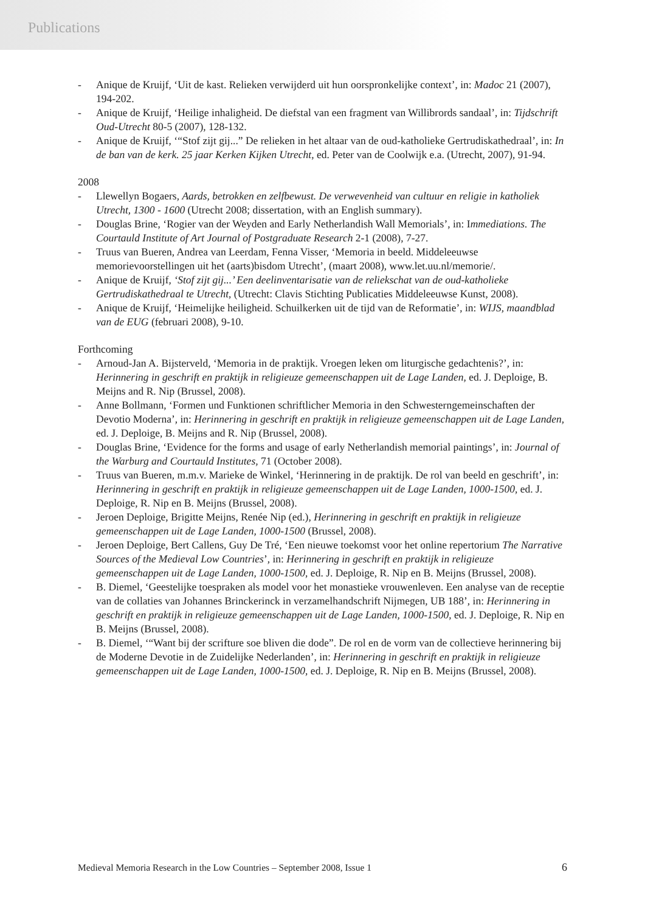Publications
- Anique de Kruijf, ‘Uit de kast. Relieken verwijderd uit hun oorspronkelijke context’, in: Madoc 21 (2007), 194-202.
- Anique de Kruijf, ‘Heilige inhaligheid. De diefstal van een fragment van Willibrords sandaal’, in: Tijdschrift Oud-Utrecht 80-5 (2007), 128-132.
- Anique de Kruijf, ‘“Stof zijt gij...” De relieken in het altaar van de oud-katholieke Gertrudiskathedraal’, in: In de ban van de kerk. 25 jaar Kerken Kijken Utrecht, ed. Peter van de Coolwijk e.a. (Utrecht, 2007), 91-94.
2008
- Llewellyn Bogaers, Aards, betrokken en zelfbewust. De verwevenheid van cultuur en religie in katholiek Utrecht, 1300 - 1600 (Utrecht 2008; dissertation, with an English summary).
- Douglas Brine, ‘Rogier van der Weyden and Early Netherlandish Wall Memorials’, in: Immediations. The Courtauld Institute of Art Journal of Postgraduate Research 2-1 (2008), 7-27.
- Truus van Bueren, Andrea van Leerdam, Fenna Visser, ‘Memoria in beeld. Middeleeuwse memorievoorstellingen uit het (aarts)bisdom Utrecht’, (maart 2008), www.let.uu.nl/memorie/.
- Anique de Kruijf, ‘Stof zijt gij...’ Een deelinventarisatie van de reliekschat van de oud-katholieke Gertrudiskathedraal te Utrecht, (Utrecht: Clavis Stichting Publicaties Middeleeuwse Kunst, 2008).
- Anique de Kruijf, ‘Heimelijke heiligheid. Schuilkerken uit de tijd van de Reformatie’, in: WIJS, maandblad van de EUG (februari 2008), 9-10.
Forthcoming
- Arnoud-Jan A. Bijsterveld, ‘Memoria in de praktijk. Vroegen leken om liturgische gedachtenis?’, in: Herinnering in geschrift en praktijk in religieuze gemeenschappen uit de Lage Landen, ed. J. Deploige, B. Meijns and R. Nip (Brussel, 2008).
- Anne Bollmann, ‘Formen und Funktionen schriftlicher Memoria in den Schwesterngemeinschaften der Devotio Moderna’, in: Herinnering in geschrift en praktijk in religieuze gemeenschappen uit de Lage Landen, ed. J. Deploige, B. Meijns and R. Nip (Brussel, 2008).
- Douglas Brine, ‘Evidence for the forms and usage of early Netherlandish memorial paintings’, in: Journal of the Warburg and Courtauld Institutes, 71 (October 2008).
- Truus van Bueren, m.m.v. Marieke de Winkel, ‘Herinnering in de praktijk. De rol van beeld en geschrift’, in: Herinnering in geschrift en praktijk in religieuze gemeenschappen uit de Lage Landen, 1000-1500, ed. J. Deploige, R. Nip en B. Meijns (Brussel, 2008).
- Jeroen Deploige, Brigitte Meijns, Renée Nip (ed.), Herinnering in geschrift en praktijk in religieuze gemeenschappen uit de Lage Landen, 1000-1500 (Brussel, 2008).
- Jeroen Deploige, Bert Callens, Guy De Tré, ‘Een nieuwe toekomst voor het online repertorium The Narrative Sources of the Medieval Low Countries’, in: Herinnering in geschrift en praktijk in religieuze gemeenschappen uit de Lage Landen, 1000-1500, ed. J. Deploige, R. Nip en B. Meijns (Brussel, 2008).
- B. Diemel, ‘Geestelijke toespraken als model voor het monastieke vrouwenleven. Een analyse van de receptie van de collaties van Johannes Brinckerinck in verzamelhandschrift Nijmegen, UB 188’, in: Herinnering in geschrift en praktijk in religieuze gemeenschappen uit de Lage Landen, 1000-1500, ed. J. Deploige, R. Nip en B. Meijns (Brussel, 2008).
- B. Diemel, ‘“Want bij der scrifture soe bliven die dode”. De rol en de vorm van de collectieve herinnering bij de Moderne Devotie in de Zuidelijke Nederlanden’, in: Herinnering in geschrift en praktijk in religieuze gemeenschappen uit de Lage Landen, 1000-1500, ed. J. Deploige, R. Nip en B. Meijns (Brussel, 2008).
Medieval Memoria Research in the Low Countries – September 2008, Issue 1 6